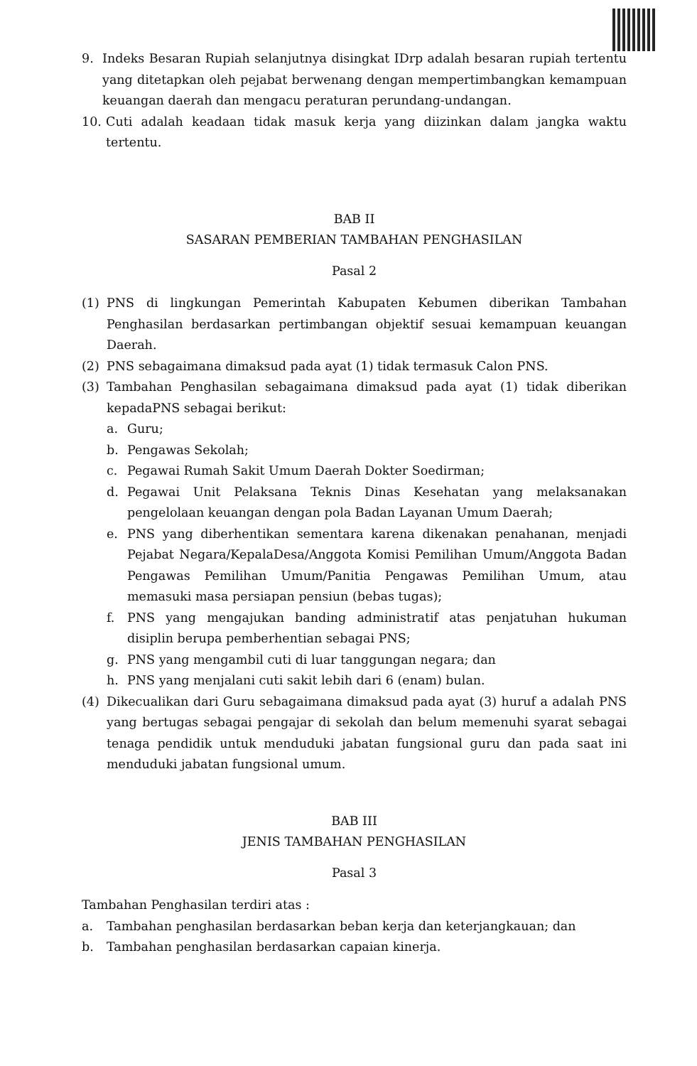9. Indeks Besaran Rupiah selanjutnya disingkat IDrp adalah besaran rupiah tertentu yang ditetapkan oleh pejabat berwenang dengan mempertimbangkan kemampuan keuangan daerah dan mengacu peraturan perundang-undangan.
10. Cuti adalah keadaan tidak masuk kerja yang diizinkan dalam jangka waktu tertentu.
BAB II
SASARAN PEMBERIAN TAMBAHAN PENGHASILAN
Pasal 2
(1) PNS di lingkungan Pemerintah Kabupaten Kebumen diberikan Tambahan Penghasilan berdasarkan pertimbangan objektif sesuai kemampuan keuangan Daerah.
(2) PNS sebagaimana dimaksud pada ayat (1) tidak termasuk Calon PNS.
(3) Tambahan Penghasilan sebagaimana dimaksud pada ayat (1) tidak diberikan kepadaPNS sebagai berikut:
a. Guru;
b. Pengawas Sekolah;
c. Pegawai Rumah Sakit Umum Daerah Dokter Soedirman;
d. Pegawai Unit Pelaksana Teknis Dinas Kesehatan yang melaksanakan pengelolaan keuangan dengan pola Badan Layanan Umum Daerah;
e. PNS yang diberhentikan sementara karena dikenakan penahanan, menjadi Pejabat Negara/KepalaDesa/Anggota Komisi Pemilihan Umum/Anggota Badan Pengawas Pemilihan Umum/Panitia Pengawas Pemilihan Umum, atau memasuki masa persiapan pensiun (bebas tugas);
f. PNS yang mengajukan banding administratif atas penjatuhan hukuman disiplin berupa pemberhentian sebagai PNS;
g. PNS yang mengambil cuti di luar tanggungan negara; dan
h. PNS yang menjalani cuti sakit lebih dari 6 (enam) bulan.
(4) Dikecualikan dari Guru sebagaimana dimaksud pada ayat (3) huruf a adalah PNS yang bertugas sebagai pengajar di sekolah dan belum memenuhi syarat sebagai tenaga pendidik untuk menduduki jabatan fungsional guru dan pada saat ini menduduki jabatan fungsional umum.
BAB III
JENIS TAMBAHAN PENGHASILAN
Pasal 3
Tambahan Penghasilan terdiri atas :
a. Tambahan penghasilan berdasarkan beban kerja dan keterjangkauan; dan
b. Tambahan penghasilan berdasarkan capaian kinerja.